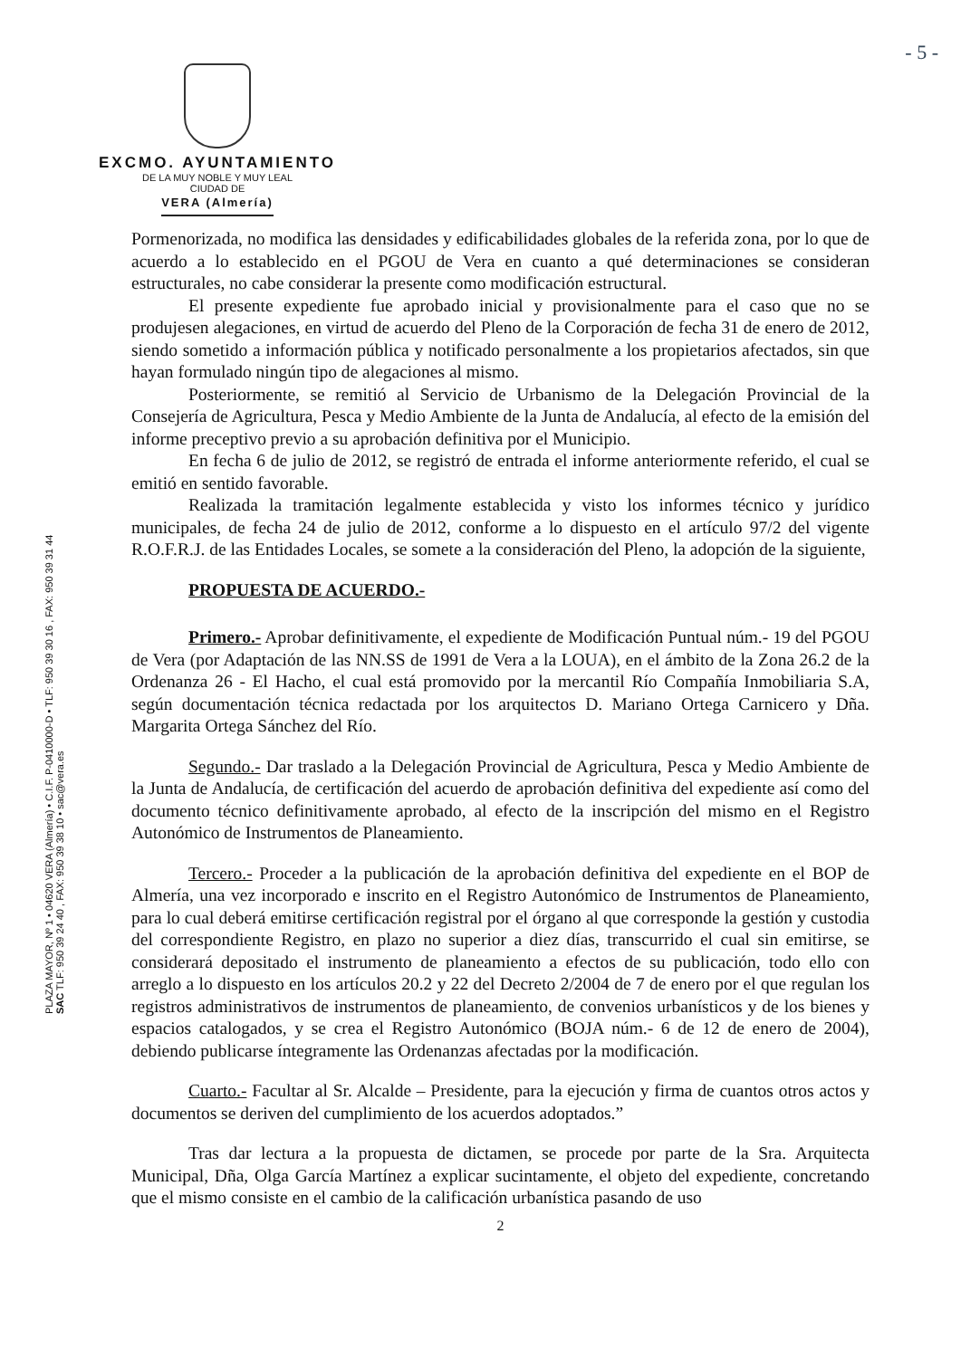- 5 -
EXCMO. AYUNTAMIENTO
DE LA MUY NOBLE Y MUY LEAL
CIUDAD DE
VERA (Almería)
PLAZA MAYOR, Nº 1 • 04620 VERA (Almería) • C.I.F. P-0410000-D • TLF: 950 39 30 16 , FAX: 950 39 31 44
SAC TLF: 950 39 24 40 , FAX: 950 39 38 10 • sac@vera.es
Pormenorizada, no modifica las densidades y edificabilidades globales de la referida zona, por lo que de acuerdo a lo establecido en el PGOU de Vera en cuanto a qué determinaciones se consideran estructurales, no cabe considerar la presente como modificación estructural.
El presente expediente fue aprobado inicial y provisionalmente para el caso que no se produjesen alegaciones, en virtud de acuerdo del Pleno de la Corporación de fecha 31 de enero de 2012, siendo sometido a información pública y notificado personalmente a los propietarios afectados, sin que hayan formulado ningún tipo de alegaciones al mismo.
Posteriormente, se remitió al Servicio de Urbanismo de la Delegación Provincial de la Consejería de Agricultura, Pesca y Medio Ambiente de la Junta de Andalucía, al efecto de la emisión del informe preceptivo previo a su aprobación definitiva por el Municipio.
En fecha 6 de julio de 2012, se registró de entrada el informe anteriormente referido, el cual se emitió en sentido favorable.
Realizada la tramitación legalmente establecida y visto los informes técnico y jurídico municipales, de fecha 24 de julio de 2012, conforme a lo dispuesto en el artículo 97/2 del vigente R.O.F.R.J. de las Entidades Locales, se somete a la consideración del Pleno, la adopción de la siguiente,
PROPUESTA DE ACUERDO.-
Primero.- Aprobar definitivamente, el expediente de Modificación Puntual núm.- 19 del PGOU de Vera (por Adaptación de las NN.SS de 1991 de Vera a la LOUA), en el ámbito de la Zona 26.2 de la Ordenanza 26 - El Hacho, el cual está promovido por la mercantil Río Compañía Inmobiliaria S.A, según documentación técnica redactada por los arquitectos D. Mariano Ortega Carnicero y Dña. Margarita Ortega Sánchez del Río.
Segundo.- Dar traslado a la Delegación Provincial de Agricultura, Pesca y Medio Ambiente de la Junta de Andalucía, de certificación del acuerdo de aprobación definitiva del expediente así como del documento técnico definitivamente aprobado, al efecto de la inscripción del mismo en el Registro Autonómico de Instrumentos de Planeamiento.
Tercero.- Proceder a la publicación de la aprobación definitiva del expediente en el BOP de Almería, una vez incorporado e inscrito en el Registro Autonómico de Instrumentos de Planeamiento, para lo cual deberá emitirse certificación registral por el órgano al que corresponde la gestión y custodia del correspondiente Registro, en plazo no superior a diez días, transcurrido el cual sin emitirse, se considerará depositado el instrumento de planeamiento a efectos de su publicación, todo ello con arreglo a lo dispuesto en los artículos 20.2 y 22 del Decreto 2/2004 de 7 de enero por el que regulan los registros administrativos de instrumentos de planeamiento, de convenios urbanísticos y de los bienes y espacios catalogados, y se crea el Registro Autonómico (BOJA núm.- 6 de 12 de enero de 2004), debiendo publicarse íntegramente las Ordenanzas afectadas por la modificación.
Cuarto.- Facultar al Sr. Alcalde – Presidente, para la ejecución y firma de cuantos otros actos y documentos se deriven del cumplimiento de los acuerdos adoptados.”
Tras dar lectura a la propuesta de dictamen, se procede por parte de la Sra. Arquitecta Municipal, Dña, Olga García Martínez a explicar sucintamente, el objeto del expediente, concretando que el mismo consiste en el cambio de la calificación urbanística pasando de uso
2